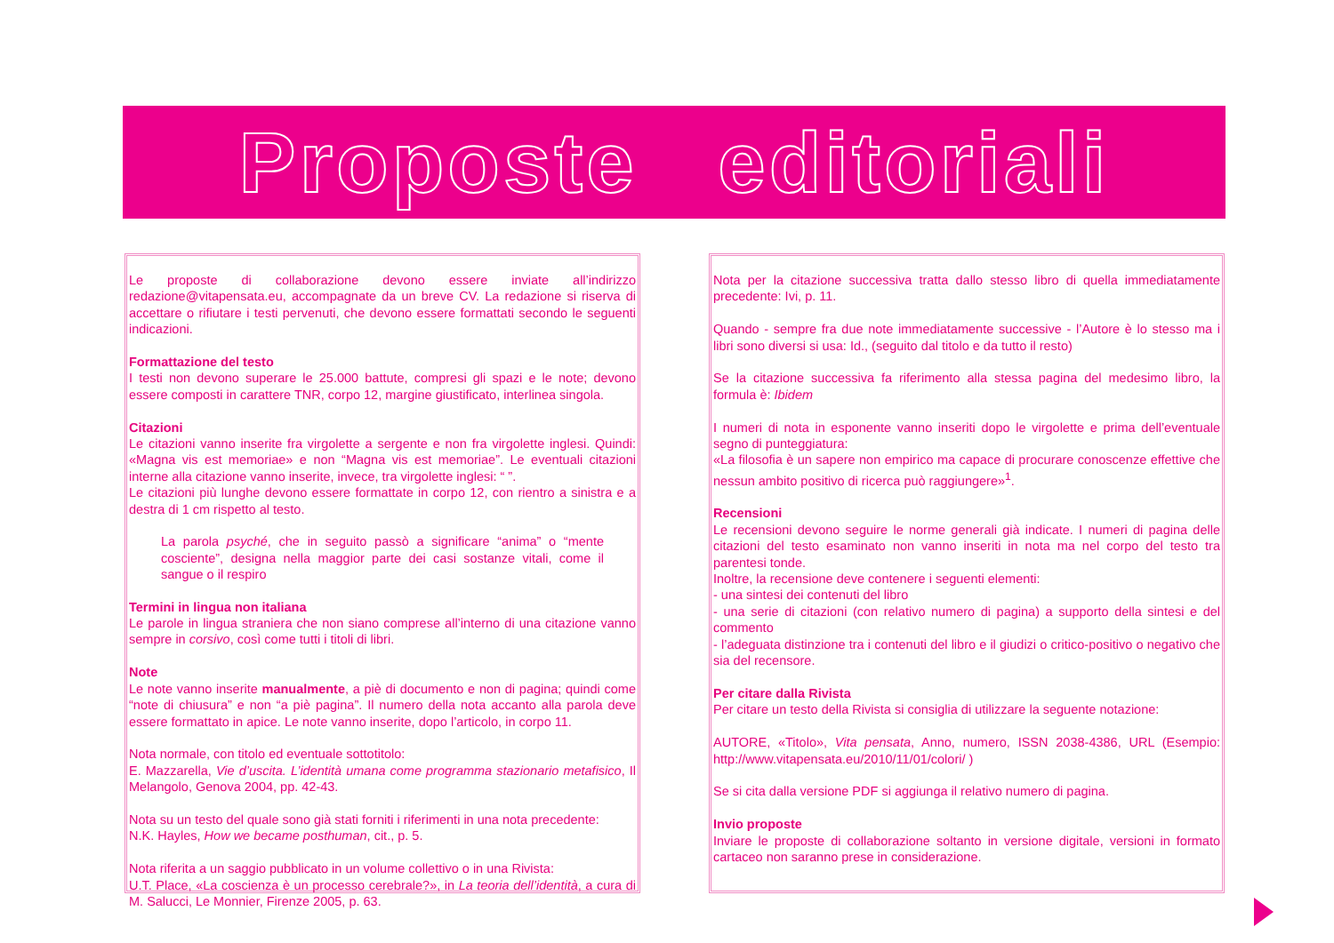Proposte editoriali
Le proposte di collaborazione devono essere inviate all’indirizzo redazione@vitapensata.eu, accompagnate da un breve CV. La redazione si riserva di accettare o rifiutare i testi pervenuti, che devono essere formattati secondo le seguenti indicazioni.
Formattazione del testo
I testi non devono superare le 25.000 battute, compresi gli spazi e le note; devono essere composti in carattere TNR, corpo 12, margine giustificato, interlinea singola.
Citazioni
Le citazioni vanno inserite fra virgolette a sergente e non fra virgolette inglesi. Quindi: «Magna vis est memoriae» e non “Magna vis est memoriae”. Le eventuali citazioni interne alla citazione vanno inserite, invece, tra virgolette inglesi: “ ”.
Le citazioni più lunghe devono essere formattate in corpo 12, con rientro a sinistra e a destra di 1 cm rispetto al testo.
La parola psyché, che in seguito passò a significare “anima” o “mente cosciente”, designa nella maggior parte dei casi sostanze vitali, come il sangue o il respiro
Termini in lingua non italiana
Le parole in lingua straniera che non siano comprese all’interno di una citazione vanno sempre in corsivo, così come tutti i titoli di libri.
Note
Le note vanno inserite manualmente, a piè di documento e non di pagina; quindi come “note di chiusura” e non “a piè pagina”. Il numero della nota accanto alla parola deve essere formattato in apice. Le note vanno inserite, dopo l’articolo, in corpo 11.
Nota normale, con titolo ed eventuale sottotitolo:
E. Mazzarella, Vie d’uscita. L’identità umana come programma stazionario metafisico, Il Melangolo, Genova 2004, pp. 42-43.
Nota su un testo del quale sono già stati forniti i riferimenti in una nota precedente:
N.K. Hayles, How we became posthuman, cit., p. 5.
Nota riferita a un saggio pubblicato in un volume collettivo o in una Rivista:
U.T. Place, «La coscienza è un processo cerebrale?», in La teoria dell’identità, a cura di M. Salucci, Le Monnier, Firenze 2005, p. 63.
Nota per la citazione successiva tratta dallo stesso libro di quella immediatamente precedente: Ivi, p. 11.
Quando - sempre fra due note immediatamente successive - l’Autore è lo stesso ma i libri sono diversi si usa: Id., (seguito dal titolo e da tutto il resto)
Se la citazione successiva fa riferimento alla stessa pagina del medesimo libro, la formula è: Ibidem
I numeri di nota in esponente vanno inseriti dopo le virgolette e prima dell’eventuale segno di punteggiatura:
«La filosofia è un sapere non empirico ma capace di procurare conoscenze effettive che nessun ambito positivo di ricerca può raggiungere»<sup>1</sup>.
Recensioni
Le recensioni devono seguire le norme generali già indicate. I numeri di pagina delle citazioni del testo esaminato non vanno inseriti in nota ma nel corpo del testo tra parentesi tonde.
Inoltre, la recensione deve contenere i seguenti elementi:
- una sintesi dei contenuti del libro
- una serie di citazioni (con relativo numero di pagina) a supporto della sintesi e del commento
- l’adeguata distinzione tra i contenuti del libro e il giudizi o critico-positivo o negativo che sia del recensore.
Per citare dalla Rivista
Per citare un testo della Rivista si consiglia di utilizzare la seguente notazione:
AUTORE, «Titolo», Vita pensata, Anno, numero, ISSN 2038-4386, URL (Esempio: http://www.vitapensata.eu/2010/11/01/colori/ )
Se si cita dalla versione PDF si aggiunga il relativo numero di pagina.
Invio proposte
Inviare le proposte di collaborazione soltanto in versione digitale, versioni in formato cartaceo non saranno prese in considerazione.